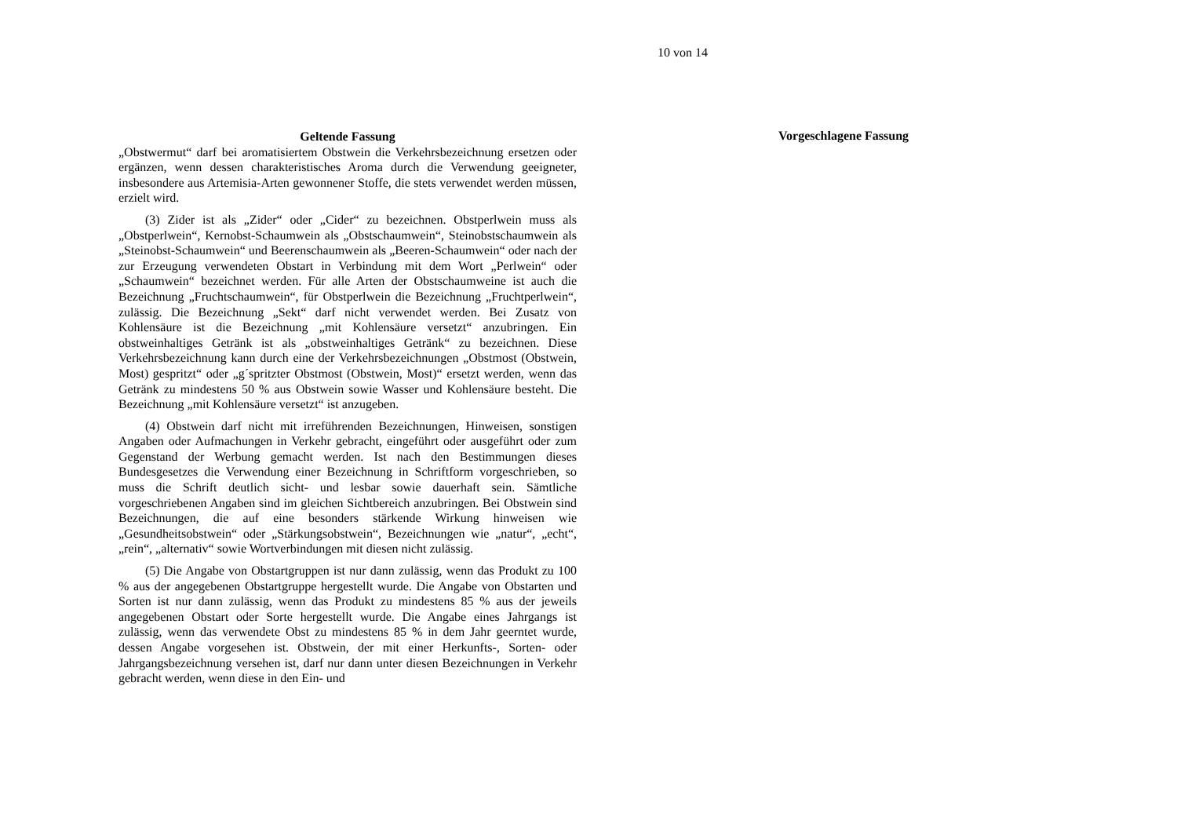10 von 14
Geltende Fassung
„Obstwermut“ darf bei aromatisiertem Obstwein die Verkehrsbezeichnung ersetzen oder ergänzen, wenn dessen charakteristisches Aroma durch die Verwendung geeigneter, insbesondere aus Artemisia-Arten gewonnener Stoffe, die stets verwendet werden müssen, erzielt wird.
(3) Zider ist als „Zider“ oder „Cider“ zu bezeichnen. Obstperlwein muss als „Obstperlwein“, Kernobst-Schaumwein als „Obstschaumwein“, Steinobstschaumwein als „Steinobst-Schaumwein“ und Beerenschaumwein als „Beeren-Schaumwein“ oder nach der zur Erzeugung verwendeten Obstart in Verbindung mit dem Wort „Perlwein“ oder „Schaumwein“ bezeichnet werden. Für alle Arten der Obstschaumweine ist auch die Bezeichnung „Fruchtschaumwein“, für Obstperlwein die Bezeichnung „Fruchtperlwein“, zulässig. Die Bezeichnung „Sekt“ darf nicht verwendet werden. Bei Zusatz von Kohlensäure ist die Bezeichnung „mit Kohlensäure versetzt“ anzubringen. Ein obstweinhaltiges Getränk ist als „obstweinhaltiges Getränk“ zu bezeichnen. Diese Verkehrsbezeichnung kann durch eine der Verkehrsbezeichnungen „Obstmost (Obstwein, Most) gespritzt“ oder „g´spritzter Obstmost (Obstwein, Most)“ ersetzt werden, wenn das Getränk zu mindestens 50 % aus Obstwein sowie Wasser und Kohlensäure besteht. Die Bezeichnung „mit Kohlensäure versetzt“ ist anzugeben.
(4) Obstwein darf nicht mit irreführenden Bezeichnungen, Hinweisen, sonstigen Angaben oder Aufmachungen in Verkehr gebracht, eingeführt oder ausgeführt oder zum Gegenstand der Werbung gemacht werden. Ist nach den Bestimmungen dieses Bundesgesetzes die Verwendung einer Bezeichnung in Schriftform vorgeschrieben, so muss die Schrift deutlich sicht- und lesbar sowie dauerhaft sein. Sämtliche vorgeschriebenen Angaben sind im gleichen Sichtbereich anzubringen. Bei Obstwein sind Bezeichnungen, die auf eine besonders stärkende Wirkung hinweisen wie „Gesundheitsobstwein“ oder „Stärkungsobstwein“, Bezeichnungen wie „natur“, „echt“, „rein“, „alternativ“ sowie Wortverbindungen mit diesen nicht zulässig.
(5) Die Angabe von Obstartgruppen ist nur dann zulässig, wenn das Produkt zu 100 % aus der angegebenen Obstartgruppe hergestellt wurde. Die Angabe von Obstarten und Sorten ist nur dann zulässig, wenn das Produkt zu mindestens 85 % aus der jeweils angegebenen Obstart oder Sorte hergestellt wurde. Die Angabe eines Jahrgangs ist zulässig, wenn das verwendete Obst zu mindestens 85 % in dem Jahr geerntet wurde, dessen Angabe vorgesehen ist. Obstwein, der mit einer Herkunfts-, Sorten- oder Jahrgangsbezeichnung versehen ist, darf nur dann unter diesen Bezeichnungen in Verkehr gebracht werden, wenn diese in den Ein- und
Vorgeschlagene Fassung